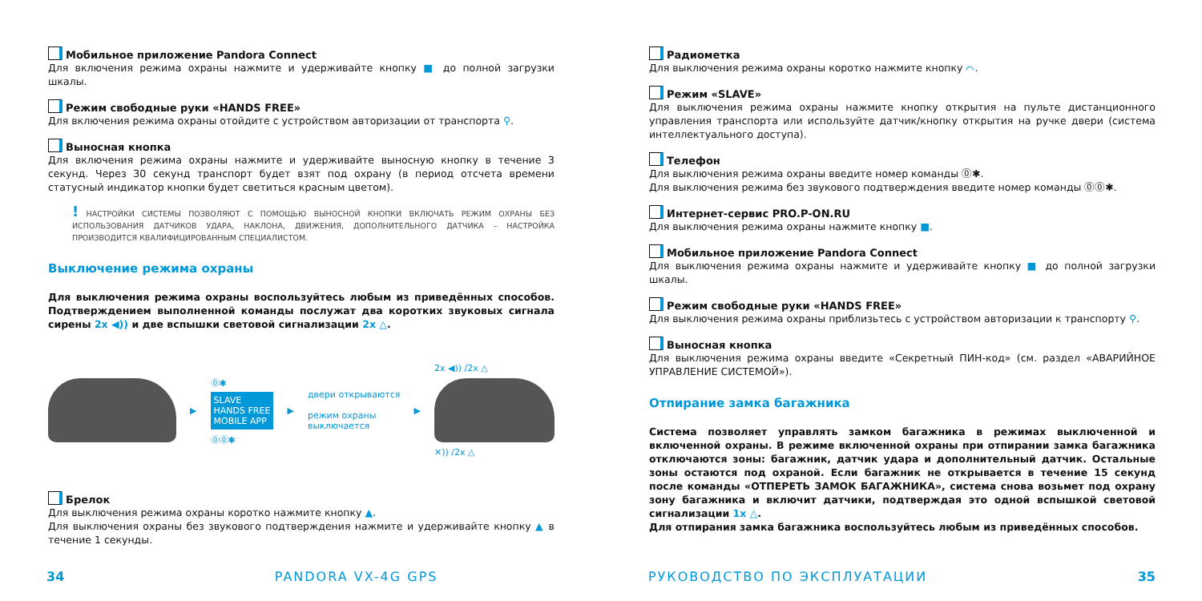Мобильное приложение Pandora Connect
Для включения режима охраны нажмите и удерживайте кнопку ■ до полной загрузки шкалы.
Режим свободные руки «HANDS FREE»
Для включения режима охраны отойдите с устройством авторизации от транспорта ⚲.
Выносная кнопка
Для включения режима охраны нажмите и удерживайте выносную кнопку в течение 3 секунд. Через 30 секунд транспорт будет взят под охрану (в период отсчета времени статусный индикатор кнопки будет светиться красным цветом).
! НАСТРОЙКИ СИСТЕМЫ ПОЗВОЛЯЮТ С ПОМОЩЬЮ ВЫНОСНОЙ КНОПКИ ВКЛЮЧАТЬ РЕЖИМ ОХРАНЫ БЕЗ ИСПОЛЬЗОВАНИЯ ДАТЧИКОВ УДАРА, НАКЛОНА, ДВИЖЕНИЯ, ДОПОЛНИТЕЛЬНОГО ДАТЧИКА – НАСТРОЙКА ПРОИЗВОДИТСЯ КВАЛИФИЦИРОВАННЫМ СПЕЦИАЛИСТОМ.
Выключение режима охраны
Для выключения режима охраны воспользуйтесь любым из приведённых способов. Подтверждением выполненной команды послужат два коротких звуковых сигнала сирены 2x ◀)) и две вспышки световой сигнализации 2x △.
▶
⓪✱
SLAVE
HANDS FREE
MOBILE APP
⓪⓪✱
▶
двери открываются
режим охраны
выключается
▶
2x ◀)) /2x △
✕)) /2x △
Брелок
Для выключения режима охраны коротко нажмите кнопку ▲.
Для выключения охраны без звукового подтверждения нажмите и удерживайте кнопку ▲ в течение 1 секунды.
Радиометка
Для выключения режима охраны коротко нажмите кнопку ⌒.
Режим «SLAVE»
Для выключения режима охраны нажмите кнопку открытия на пульте дистанционного управления транспорта или используйте датчик/кнопку открытия на ручке двери (система интеллектуального доступа).
Телефон
Для выключения режима охраны введите номер команды ⓪✱.
Для выключения режима без звукового подтверждения введите номер команды ⓪⓪✱.
Интернет-сервис PRO.P-ON.RU
Для выключения режима охраны нажмите кнопку ■.
Мобильное приложение Pandora Connect
Для выключения режима охраны нажмите и удерживайте кнопку ■ до полной загрузки шкалы.
Режим свободные руки «HANDS FREE»
Для выключения режима охраны приблизьтесь с устройством авторизации к транспорту ⚲.
Выносная кнопка
Для выключения режима охраны введите «Секретный ПИН-код» (см. раздел «АВАРИЙНОЕ УПРАВЛЕНИЕ СИСТЕМОЙ»).
Отпирание замка багажника
Система позволяет управлять замком багажника в режимах выключенной и включенной охраны. В режиме включенной охраны при отпирании замка багажника отключаются зоны: багажник, датчик удара и дополнительный датчик. Остальные зоны остаются под охраной. Если багажник не открывается в течение 15 секунд после команды «ОТПЕРЕТЬ ЗАМОК БАГАЖНИКА», система снова возьмет под охрану зону багажника и включит датчики, подтверждая это одной вспышкой световой сигнализации 1x △.
Для отпирания замка багажника воспользуйтесь любым из приведённых способов.
34 PANDORA VX-4G GPS РУКОВОДСТВО ПО ЭКСПЛУАТАЦИИ 35